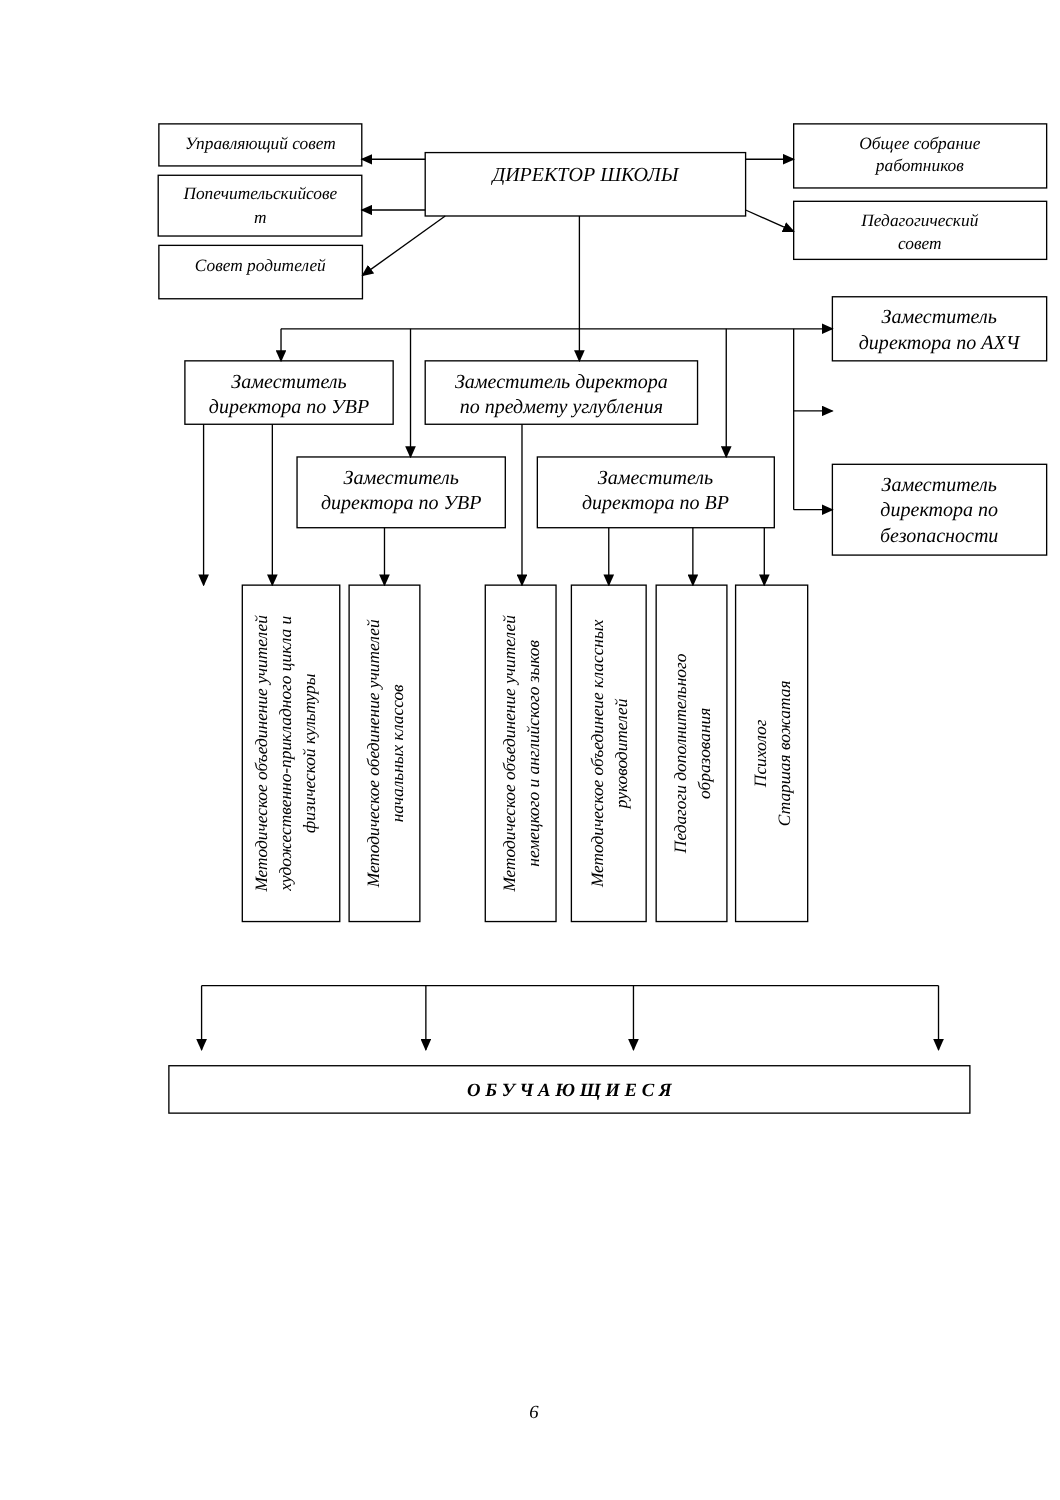Управляющий совет
Попечительскийсове
т
Совет родителей
ДИРЕКТОР ШКОЛЫ
Общее собрание
работников
Педагогический
совет
Заместитель
директора по АХЧ
Заместитель
директора по УВР
Заместитель директора
по предмету углубления
Заместитель
директора по УВР
Заместитель
директора по ВР
Заместитель
директора по
безопасности
Методическое объединение учителей художественно-прикладного цикла и физической культуры
Методическое обединение учителей начальных классов
Методическое объединение учителей немецкого и английского зыков
Методическое объединеие классных руководителей
Педагоги дополнительного образования
Психолог Старшая вожатая
О Б У Ч А Ю Щ И Е С Я
6